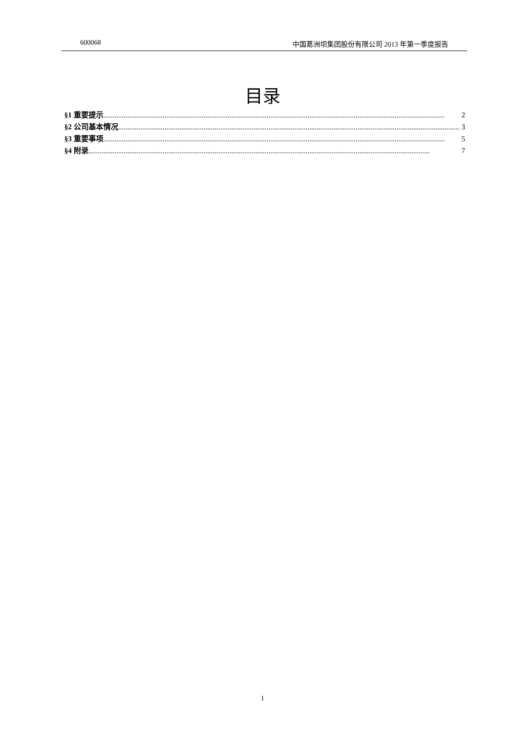600068 中国葛洲坝集团股份有限公司 2013 年第一季度报告
目录
§1 重要提示........................................................................................................................................................................................ 2
§2 公司基本情况........................................................................................................................................................................................ 3
§3 重要事项........................................................................................................................................................................................ 5
§4 附录........................................................................................................................................................................................ 7
1